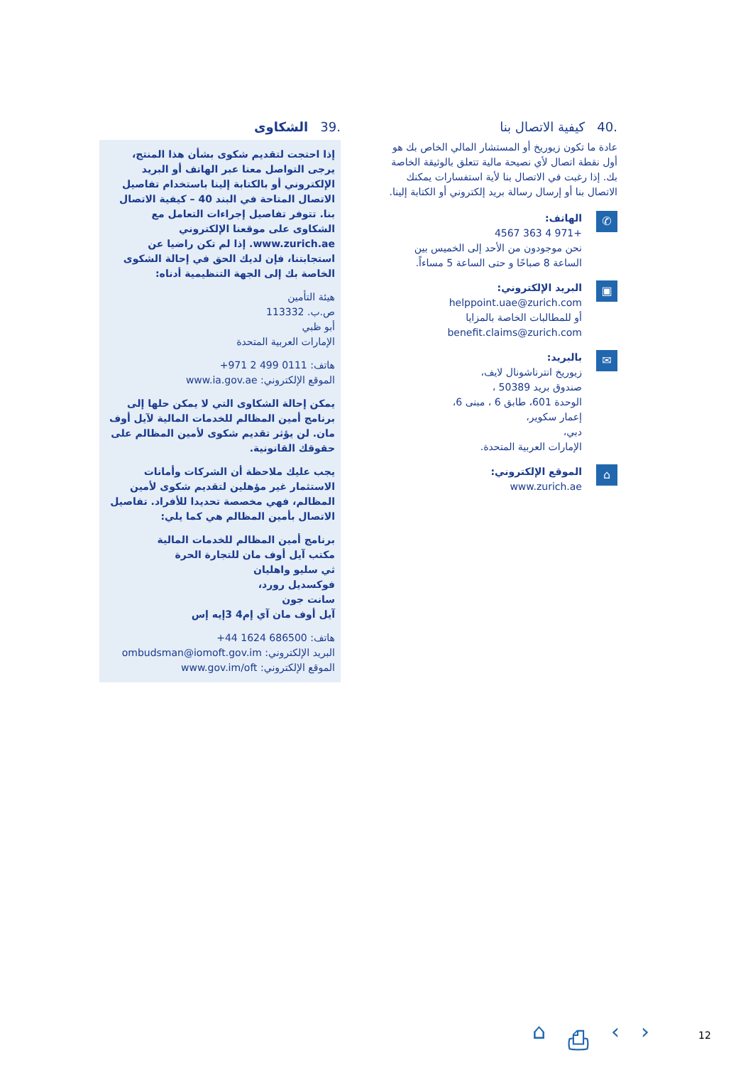.39 الشكاوى
إذا احتجت لتقديم شكوى بشأن هذا المنتج، يرجى التواصل معنا عبر الهاتف أو البريد الإلكتروني أو بالكتابة إلينا باستخدام تفاصيل الاتصال المتاحة في البند 40 – كيفية الاتصال بنا. تتوفر تفاصيل إجراءات التعامل مع الشكاوى على موقعنا الإلكتروني www.zurich.ae. إذا لم تكن راضيا عن استجابتنا، فإن لديك الحق في إحالة الشكوى الخاصة بك إلى الجهة التنظيمية أدناه:
هيئة التأمين
ص.ب. 113332
أبو ظبي
الإمارات العربية المتحدة
هاتف: 0111 499 2 971+
الموقع الإلكتروني: www.ia.gov.ae
يمكن إحالة الشكاوى التي لا يمكن حلها إلى برنامج أمين المظالم للخدمات المالية لآيل أوف مان. لن يؤثر تقديم شكوى لأمين المظالم على حقوقك القانونية.
يجب عليك ملاحظة أن الشركات وأمانات الاستثمار غير مؤهلين لتقديم شكوى لأمين المظالم، فهي مخصصة تحديدا للأفراد. تفاصيل الاتصال بأمين المظالم هي كما يلي:
برنامج أمين المظالم للخدمات المالية
مكتب آيل أوف مان للتجارة الحرة
ثي سليو واهليان
فوكسديل رورد،
سانت جون
آيل أوف مان آي إم4 3إيه إس
هاتف: 686500 1624 44+
البريد الإلكتروني: ombudsman@iomoft.gov.im
الموقع الإلكتروني: www.gov.im/oft
.40 كيفية الاتصال بنا
عادة ما تكون زيوريخ أو المستشار المالي الخاص بك هو أول نقطة اتصال لأي نصيحة مالية تتعلق بالوثيقة الخاصة بك. إذا رغبت في الاتصال بنا لأية استفسارات يمكنك الاتصال بنا أو إرسال رسالة بريد إلكتروني أو الكتابة إلينا.
✆
الهاتف:
+971 4 363 4567
نحن موجودون من الأحد إلى الخميس بين الساعة 8 صباحًا و حتى الساعة 5 مساءاً.
▣
البريد الإلكتروني:
helppoint.uae@zurich.com
أو للمطالبات الخاصة بالمزايا
benefit.claims@zurich.com
✉
بالبريد:
زيوريخ انترناشونال لايف،
صندوق بريد 50389 ،
الوحدة 601، طابق 6 ، مبنى 6،
إعمار سكوير،
دبي،
الإمارات العربية المتحدة.
⌂
الموقع الإلكتروني:
www.zurich.ae
⌂ ⎙ ‹ › 12